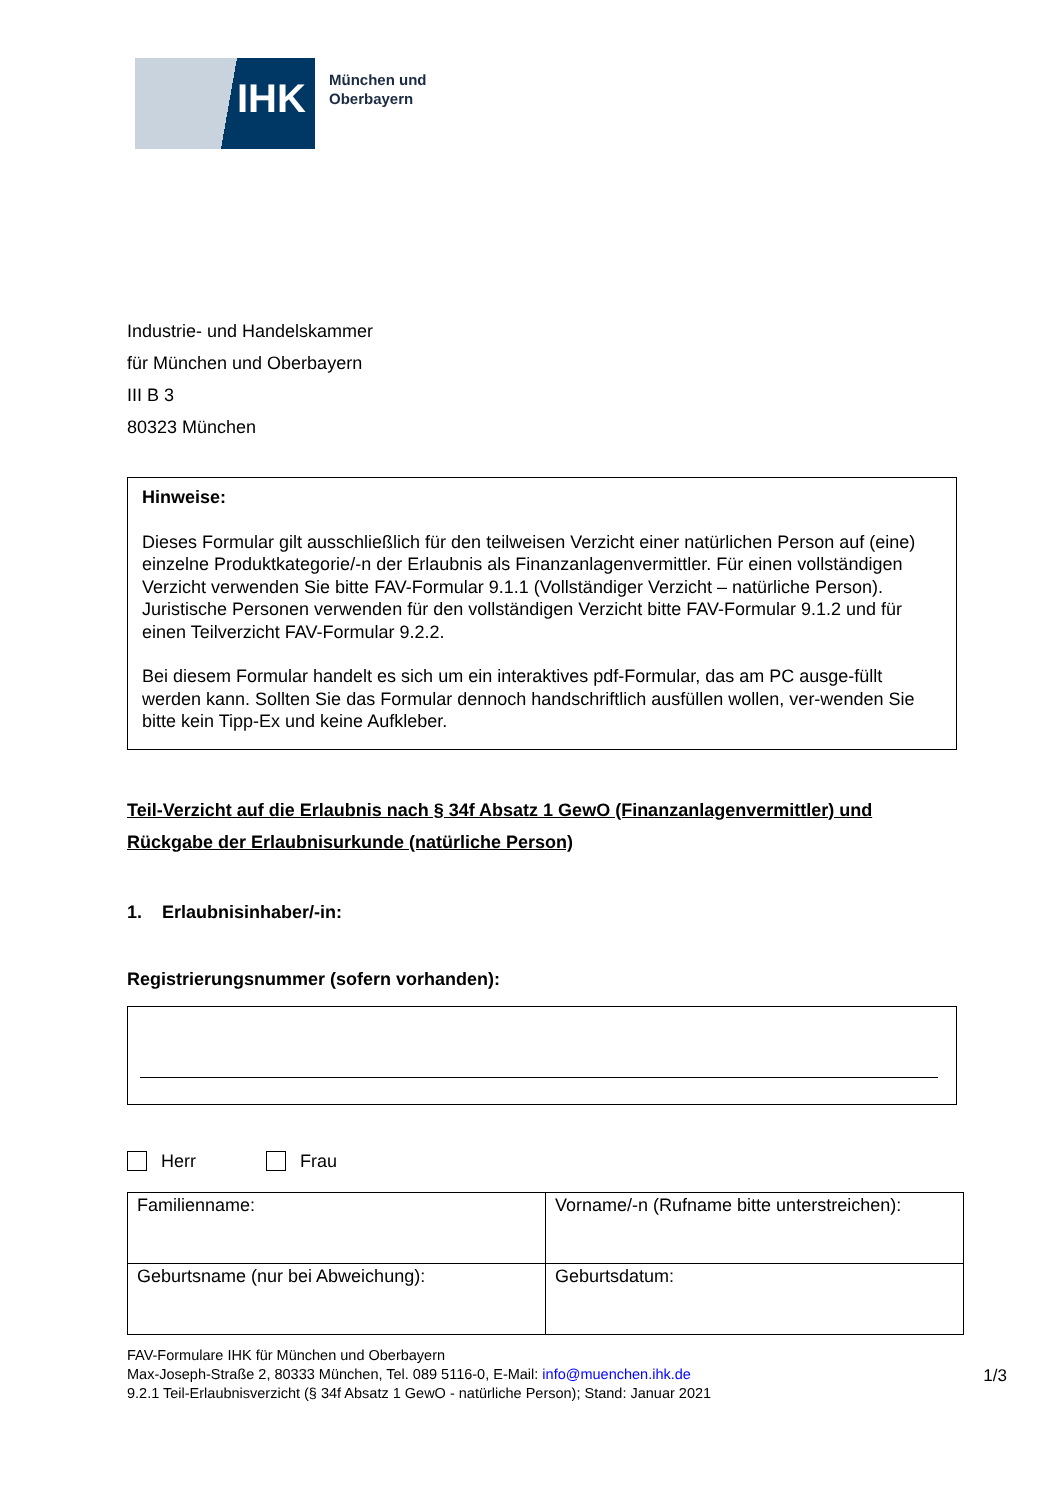IHK
München und
Oberbayern
Industrie- und Handelskammer
für München und Oberbayern
III B 3
80323 München
Hinweise:
Dieses Formular gilt ausschließlich für den teilweisen Verzicht einer natürlichen Person auf (eine) einzelne Produktkategorie/-n der Erlaubnis als Finanzanlagenvermittler. Für einen vollständigen Verzicht verwenden Sie bitte FAV-Formular 9.1.1 (Vollständiger Verzicht – natürliche Person). Juristische Personen verwenden für den vollständigen Verzicht bitte FAV-Formular 9.1.2 und für einen Teilverzicht FAV-Formular 9.2.2.
Bei diesem Formular handelt es sich um ein interaktives pdf-Formular, das am PC ausge-füllt werden kann. Sollten Sie das Formular dennoch handschriftlich ausfüllen wollen, ver-wenden Sie bitte kein Tipp-Ex und keine Aufkleber.
Teil-Verzicht auf die Erlaubnis nach § 34f Absatz 1 GewO (Finanzanlagenvermittler) und Rückgabe der Erlaubnisurkunde (natürliche Person)
1. Erlaubnisinhaber/-in:
Registrierungsnummer (sofern vorhanden):
Herr Frau
| Familienname: | Vorname/-n (Rufname bitte unterstreichen): |
| Geburtsname (nur bei Abweichung): | Geburtsdatum: |
FAV-Formulare IHK für München und Oberbayern
Max-Joseph-Straße 2, 80333 München, Tel. 089 5116-0, E-Mail: info@muenchen.ihk.de
9.2.1 Teil-Erlaubnisverzicht (§ 34f Absatz 1 GewO - natürliche Person); Stand: Januar 2021
1/3